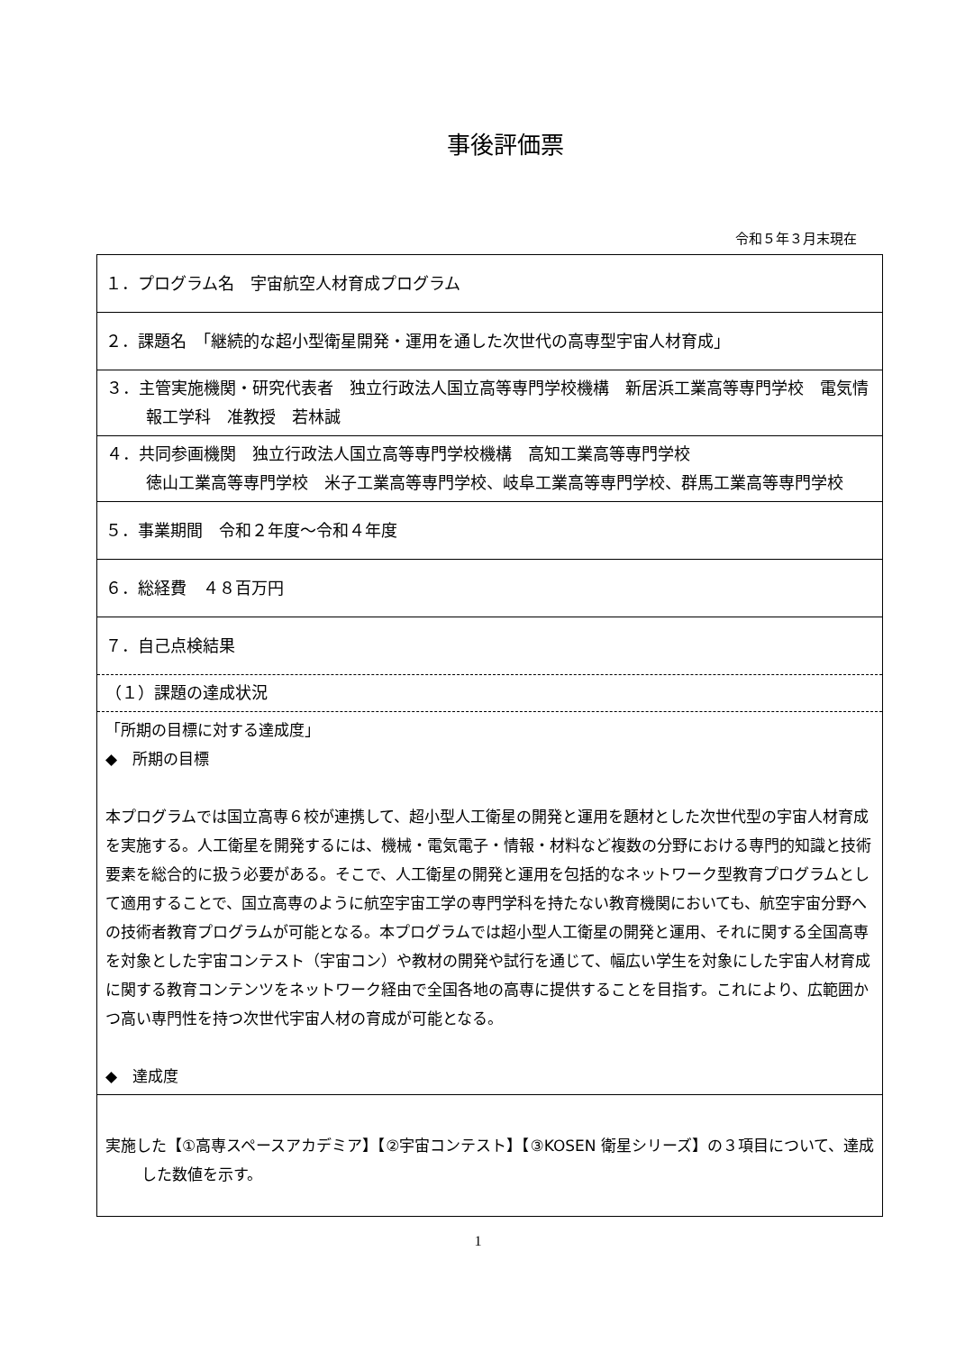事後評価票
令和５年３月末現在
| １．プログラム名 宇宙航空人材育成プログラム |
| ２．課題名 「継続的な超小型衛星開発・運用を通した次世代の高専型宇宙人材育成」 |
| ３．主管実施機関・研究代表者 独立行政法人国立高等専門学校機構 新居浜工業高等専門学校 電気情報工学科 准教授 若林誠 |
| ４．共同参画機関 独立行政法人国立高等専門学校機構 高知工業高等専門学校 徳山工業高等専門学校 米子工業高等専門学校、岐阜工業高等専門学校、群馬工業高等専門学校 |
| ５．事業期間 令和２年度～令和４年度 |
| ６．総経費 ４８百万円 |
| ７．自己点検結果 |
| （１）課題の達成状況 |
| 「所期の目標に対する達成度」 ◆ 所期の目標 本プログラムでは国立高専６校が連携して、超小型人工衛星の開発と運用を題材とした次世代型の宇宙人材育成を実施する。人工衛星を開発するには、機械・電気電子・情報・材料など複数の分野における専門的知識と技術要素を総合的に扱う必要がある。そこで、人工衛星の開発と運用を包括的なネットワーク型教育プログラムとして適用することで、国立高専のように航空宇宙工学の専門学科を持たない教育機関においても、航空宇宙分野への技術者教育プログラムが可能となる。本プログラムでは超小型人工衛星の開発と運用、それに関する全国高専を対象とした宇宙コンテスト（宇宙コン）や教材の開発や試行を通じて、幅広い学生を対象にした宇宙人材育成に関する教育コンテンツをネットワーク経由で全国各地の高専に提供することを目指す。これにより、広範囲かつ高い専門性を持つ次世代宇宙人材の育成が可能となる。 ◆ 達成度 |
| 実施した【①高専スペースアカデミア】【②宇宙コンテスト】【③KOSEN 衛星シリーズ】の３項目について、達成した数値を示す。 |
1